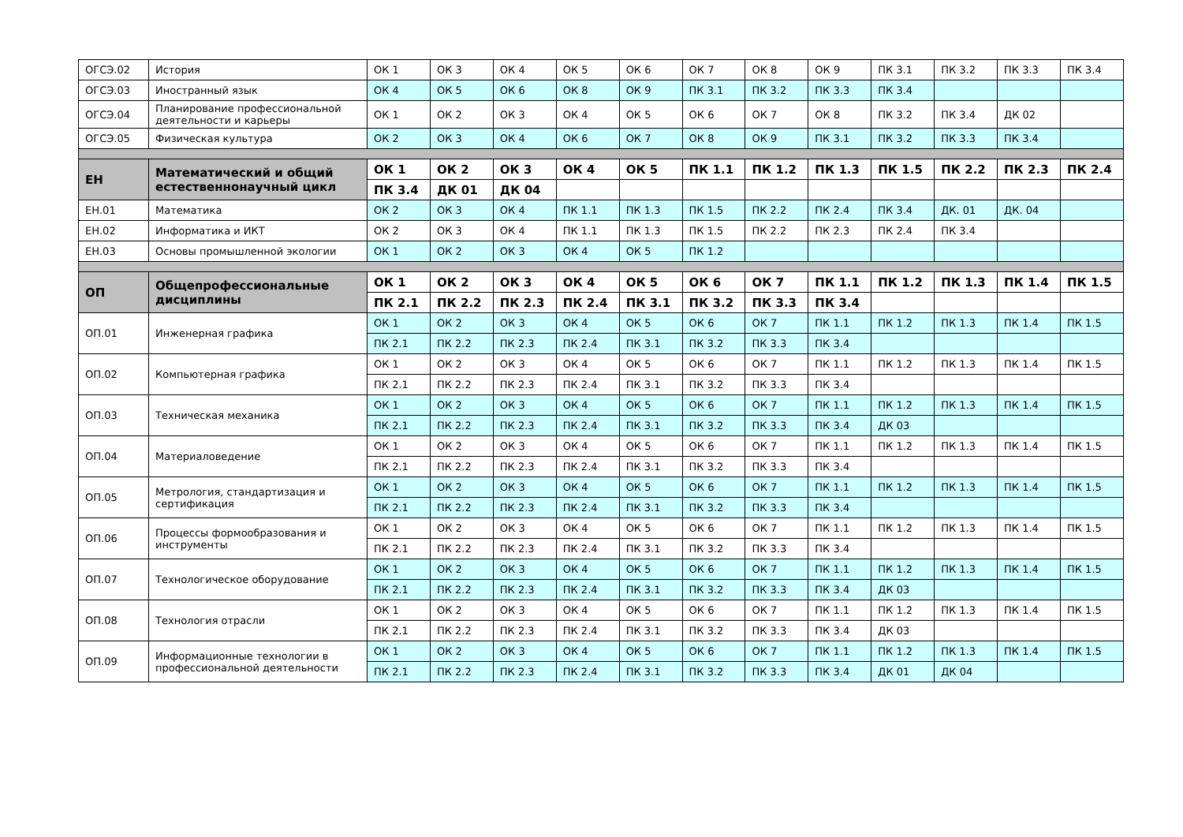| ОГСЭ.02 | История | ОК 1 | ОК 3 | ОК 4 | ОК 5 | ОК 6 | ОК 7 | ОК 8 | ОК 9 | ПК 3.1 | ПК 3.2 | ПК 3.3 | ПК 3.4 |
| ОГСЭ.03 | Иностранный язык | ОК 4 | ОК 5 | ОК 6 | ОК 8 | ОК 9 | ПК 3.1 | ПК 3.2 | ПК 3.3 | ПК 3.4 | | | |
| ОГСЭ.04 | Планирование профессиональной деятельности и карьеры | ОК 1 | ОК 2 | ОК 3 | ОК 4 | ОК 5 | ОК 6 | ОК 7 | ОК 8 | ПК 3.2 | ПК 3.4 | ДК 02 | |
| ОГСЭ.05 | Физическая культура | ОК 2 | ОК 3 | ОК 4 | ОК 6 | ОК 7 | ОК 8 | ОК 9 | ПК 3.1 | ПК 3.2 | ПК 3.3 | ПК 3.4 | |
| ЕН | Математический и общий естественнонаучный цикл | ОК 1 | ОК 2 | ОК 3 | ОК 4 | ОК 5 | ПК 1.1 | ПК 1.2 | ПК 1.3 | ПК 1.5 | ПК 2.2 | ПК 2.3 | ПК 2.4 |
| | | ПК 3.4 | ДК 01 | ДК 04 | | | | | | | | | |
| ЕН.01 | Математика | ОК 2 | ОК 3 | ОК 4 | ПК 1.1 | ПК 1.3 | ПК 1.5 | ПК 2.2 | ПК 2.4 | ПК 3.4 | ДК. 01 | ДК. 04 | |
| ЕН.02 | Информатика и ИКТ | ОК 2 | ОК 3 | ОК 4 | ПК 1.1 | ПК 1.3 | ПК 1.5 | ПК 2.2 | ПК 2.3 | ПК 2.4 | ПК 3.4 | | |
| ЕН.03 | Основы промышленной экологии | ОК 1 | ОК 2 | ОК 3 | ОК 4 | ОК 5 | ПК 1.2 | | | | | | |
| ОП | Общепрофессиональные дисциплины | ОК 1 | ОК 2 | ОК 3 | ОК 4 | ОК 5 | ОК 6 | ОК 7 | ПК 1.1 | ПК 1.2 | ПК 1.3 | ПК 1.4 | ПК 1.5 |
| | | ПК 2.1 | ПК 2.2 | ПК 2.3 | ПК 2.4 | ПК 3.1 | ПК 3.2 | ПК 3.3 | ПК 3.4 | | | | |
| ОП.01 | Инженерная графика | ОК 1 | ОК 2 | ОК 3 | ОК 4 | ОК 5 | ОК 6 | ОК 7 | ПК 1.1 | ПК 1.2 | ПК 1.3 | ПК 1.4 | ПК 1.5 |
| | | ПК 2.1 | ПК 2.2 | ПК 2.3 | ПК 2.4 | ПК 3.1 | ПК 3.2 | ПК 3.3 | ПК 3.4 | | | | |
| ОП.02 | Компьютерная графика | ОК 1 | ОК 2 | ОК 3 | ОК 4 | ОК 5 | ОК 6 | ОК 7 | ПК 1.1 | ПК 1.2 | ПК 1.3 | ПК 1.4 | ПК 1.5 |
| | | ПК 2.1 | ПК 2.2 | ПК 2.3 | ПК 2.4 | ПК 3.1 | ПК 3.2 | ПК 3.3 | ПК 3.4 | | | | |
| ОП.03 | Техническая механика | ОК 1 | ОК 2 | ОК 3 | ОК 4 | ОК 5 | ОК 6 | ОК 7 | ПК 1.1 | ПК 1.2 | ПК 1.3 | ПК 1.4 | ПК 1.5 |
| | | ПК 2.1 | ПК 2.2 | ПК 2.3 | ПК 2.4 | ПК 3.1 | ПК 3.2 | ПК 3.3 | ПК 3.4 | ДК 03 | | | |
| ОП.04 | Материаловедение | ОК 1 | ОК 2 | ОК 3 | ОК 4 | ОК 5 | ОК 6 | ОК 7 | ПК 1.1 | ПК 1.2 | ПК 1.3 | ПК 1.4 | ПК 1.5 |
| | | ПК 2.1 | ПК 2.2 | ПК 2.3 | ПК 2.4 | ПК 3.1 | ПК 3.2 | ПК 3.3 | ПК 3.4 | | | | |
| ОП.05 | Метрология, стандартизация и сертификация | ОК 1 | ОК 2 | ОК 3 | ОК 4 | ОК 5 | ОК 6 | ОК 7 | ПК 1.1 | ПК 1.2 | ПК 1.3 | ПК 1.4 | ПК 1.5 |
| | | ПК 2.1 | ПК 2.2 | ПК 2.3 | ПК 2.4 | ПК 3.1 | ПК 3.2 | ПК 3.3 | ПК 3.4 | | | | |
| ОП.06 | Процессы формообразования и инструменты | ОК 1 | ОК 2 | ОК 3 | ОК 4 | ОК 5 | ОК 6 | ОК 7 | ПК 1.1 | ПК 1.2 | ПК 1.3 | ПК 1.4 | ПК 1.5 |
| | | ПК 2.1 | ПК 2.2 | ПК 2.3 | ПК 2.4 | ПК 3.1 | ПК 3.2 | ПК 3.3 | ПК 3.4 | | | | |
| ОП.07 | Технологическое оборудование | ОК 1 | ОК 2 | ОК 3 | ОК 4 | ОК 5 | ОК 6 | ОК 7 | ПК 1.1 | ПК 1.2 | ПК 1.3 | ПК 1.4 | ПК 1.5 |
| | | ПК 2.1 | ПК 2.2 | ПК 2.3 | ПК 2.4 | ПК 3.1 | ПК 3.2 | ПК 3.3 | ПК 3.4 | ДК 03 | | | |
| ОП.08 | Технология отрасли | ОК 1 | ОК 2 | ОК 3 | ОК 4 | ОК 5 | ОК 6 | ОК 7 | ПК 1.1 | ПК 1.2 | ПК 1.3 | ПК 1.4 | ПК 1.5 |
| | | ПК 2.1 | ПК 2.2 | ПК 2.3 | ПК 2.4 | ПК 3.1 | ПК 3.2 | ПК 3.3 | ПК 3.4 | ДК 03 | | | |
| ОП.09 | Информационные технологии в профессиональной деятельности | ОК 1 | ОК 2 | ОК 3 | ОК 4 | ОК 5 | ОК 6 | ОК 7 | ПК 1.1 | ПК 1.2 | ПК 1.3 | ПК 1.4 | ПК 1.5 |
| | | ПК 2.1 | ПК 2.2 | ПК 2.3 | ПК 2.4 | ПК 3.1 | ПК 3.2 | ПК 3.3 | ПК 3.4 | ДК 01 | ДК 04 | | |